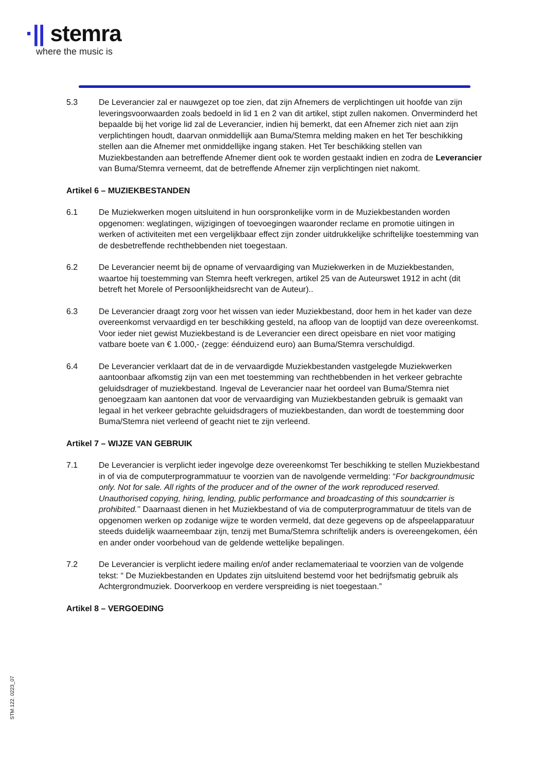·|| stemra
where the music is
5.3 De Leverancier zal er nauwgezet op toe zien, dat zijn Afnemers de verplichtingen uit hoofde van zijn leveringsvoorwaarden zoals bedoeld in lid 1 en 2 van dit artikel, stipt zullen nakomen. Onverminderd het bepaalde bij het vorige lid zal de Leverancier, indien hij bemerkt, dat een Afnemer zich niet aan zijn verplichtingen houdt, daarvan onmiddellijk aan Buma/Stemra melding maken en het Ter beschikking stellen aan die Afnemer met onmiddellijke ingang staken. Het Ter beschikking stellen van Muziekbestanden aan betreffende Afnemer dient ook te worden gestaakt indien en zodra de Leverancier van Buma/Stemra verneemt, dat de betreffende Afnemer zijn verplichtingen niet nakomt.
Artikel 6 – MUZIEKBESTANDEN
6.1 De Muziekwerken mogen uitsluitend in hun oorspronkelijke vorm in de Muziekbestanden worden opgenomen: weglatingen, wijzigingen of toevoegingen waaronder reclame en promotie uitingen in werken of activiteiten met een vergelijkbaar effect zijn zonder uitdrukkelijke schriftelijke toestemming van de desbetreffende rechthebbenden niet toegestaan.
6.2 De Leverancier neemt bij de opname of vervaardiging van Muziekwerken in de Muziekbestanden, waartoe hij toestemming van Stemra heeft verkregen, artikel 25 van de Auteurswet 1912 in acht (dit betreft het Morele of Persoonlijkheidsrecht van de Auteur)..
6.3 De Leverancier draagt zorg voor het wissen van ieder Muziekbestand, door hem in het kader van deze overeenkomst vervaardigd en ter beschikking gesteld, na afloop van de looptijd van deze overeenkomst. Voor ieder niet gewist Muziekbestand is de Leverancier een direct opeisbare en niet voor matiging vatbare boete van € 1.000,- (zegge: éénduizend euro) aan Buma/Stemra verschuldigd.
6.4 De Leverancier verklaart dat de in de vervaardigde Muziekbestanden vastgelegde Muziekwerken aantoonbaar afkomstig zijn van een met toestemming van rechthebbenden in het verkeer gebrachte geluidsdrager of muziekbestand. Ingeval de Leverancier naar het oordeel van Buma/Stemra niet genoegzaam kan aantonen dat voor de vervaardiging van Muziekbestanden gebruik is gemaakt van legaal in het verkeer gebrachte geluidsdragers of muziekbestanden, dan wordt de toestemming door Buma/Stemra niet verleend of geacht niet te zijn verleend.
Artikel 7 – WIJZE VAN GEBRUIK
7.1 De Leverancier is verplicht ieder ingevolge deze overeenkomst Ter beschikking te stellen Muziekbestand in of via de computerprogrammatuur te voorzien van de navolgende vermelding: “For backgroundmusic only. Not for sale. All rights of the producer and of the owner of the work reproduced reserved. Unauthorised copying, hiring, lending, public performance and broadcasting of this soundcarrier is prohibited.’’ Daarnaast dienen in het Muziekbestand of via de computerprogrammatuur de titels van de opgenomen werken op zodanige wijze te worden vermeld, dat deze gegevens op de afspeelapparatuur steeds duidelijk waarneembaar zijn, tenzij met Buma/Stemra schriftelijk anders is overeengekomen, één en ander onder voorbehoud van de geldende wettelijke bepalingen.
7.2 De Leverancier is verplicht iedere mailing en/of ander reclamemateriaal te voorzien van de volgende tekst: “ De Muziekbestanden en Updates zijn uitsluitend bestemd voor het bedrijfsmatig gebruik als Achtergrondmuziek. Doorverkoop en verdere verspreiding is niet toegestaan.”
Artikel 8 – VERGOEDING
STM.122. 0223_07